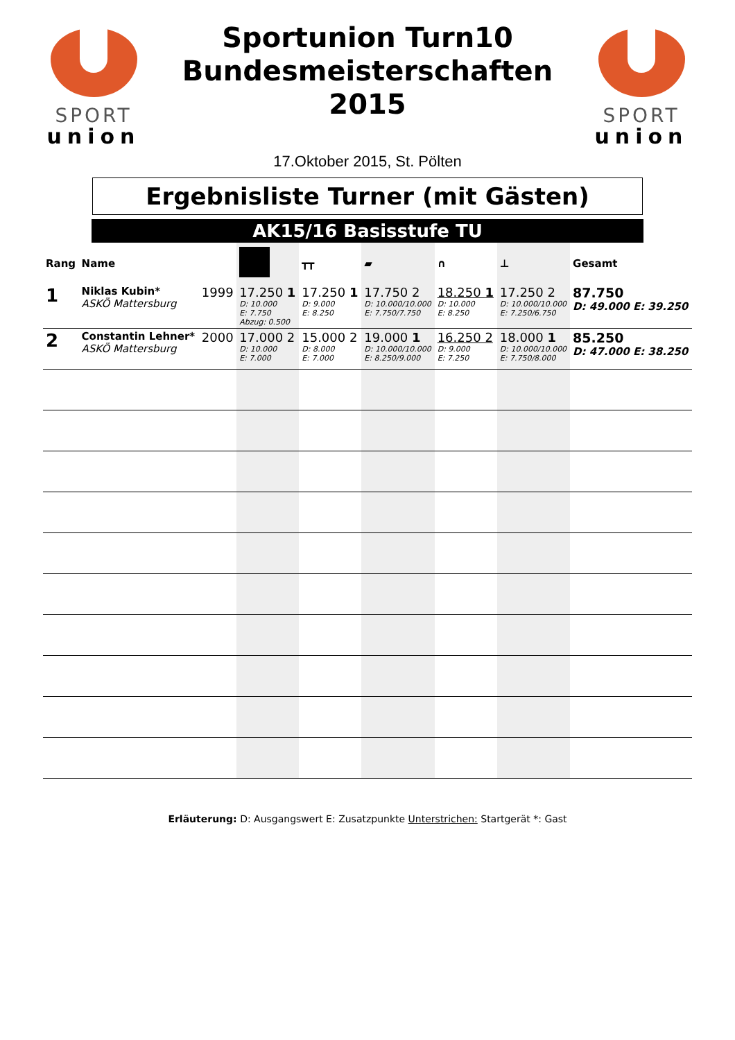SPORT
union
Sportunion Turn10
Bundesmeisterschaften
2015
SPORT
union
17.Oktober 2015, St. Pölten
Ergebnisliste Turner (mit Gästen)
AK15/16 Basisstufe TU
| Rang | Name | | | ┳┳ | ▰ | ∩ | ⊥ | Gesamt |
| --- | --- | --- | --- | --- | --- | --- | --- | --- |
| 1 | Niklas Kubin* ASKÖ Mattersburg | 1999 | 17.250 1 D: 10.000 E: 7.750 Abzug: 0.500 | 17.250 1 D: 9.000 E: 8.250 | 17.750 2 D: 10.000/10.000 E: 7.750/7.750 | 18.250 1 D: 10.000 E: 8.250 | 17.250 2 D: 10.000/10.000 E: 7.250/6.750 | 87.750 D: 49.000 E: 39.250 |
| 2 | Constantin Lehner* ASKÖ Mattersburg | 2000 | 17.000 2 D: 10.000 E: 7.000 | 15.000 2 D: 8.000 E: 7.000 | 19.000 1 D: 10.000/10.000 E: 8.250/9.000 | 16.250 2 D: 9.000 E: 7.250 | 18.000 1 D: 10.000/10.000 E: 7.750/8.000 | 85.250 D: 47.000 E: 38.250 |
Erläuterung: D: Ausgangswert E: Zusatzpunkte Unterstrichen: Startgerät *: Gast